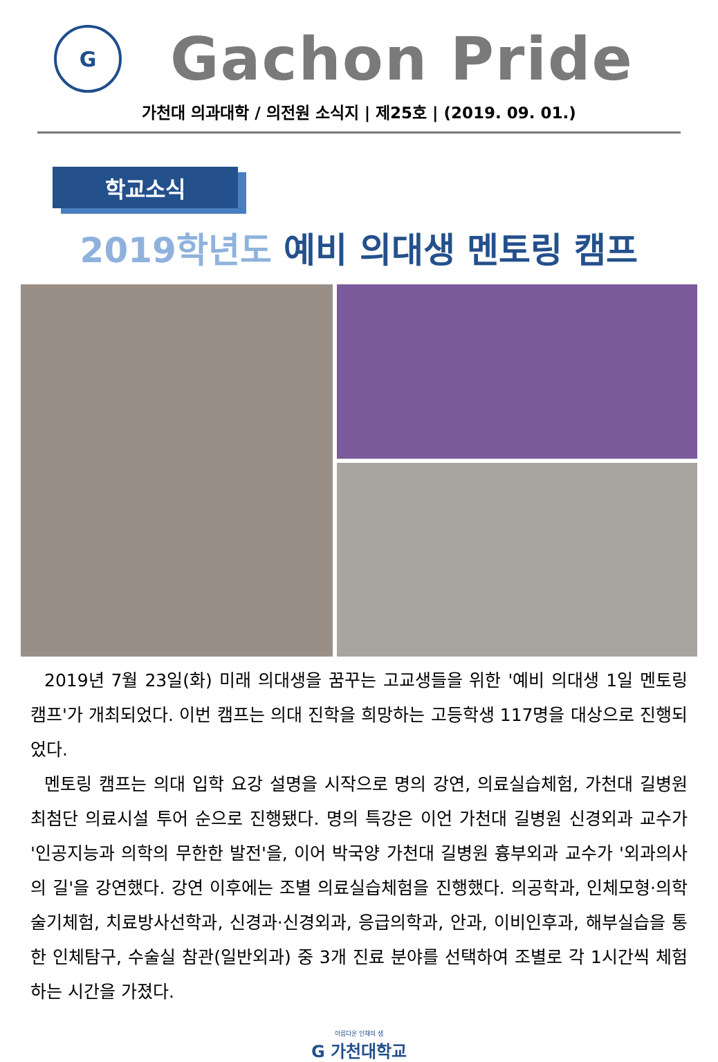G
Gachon Pride
가천대 의과대학 / 의전원 소식지 | 제25호 | (2019. 09. 01.)
학교소식
2019학년도 예비 의대생 멘토링 캠프
2019년 7월 23일(화) 미래 의대생을 꿈꾸는 고교생들을 위한 '예비 의대생 1일 멘토링 캠프'가 개최되었다. 이번 캠프는 의대 진학을 희망하는 고등학생 117명을 대상으로 진행되었다.
멘토링 캠프는 의대 입학 요강 설명을 시작으로 명의 강연, 의료실습체험, 가천대 길병원 최첨단 의료시설 투어 순으로 진행됐다. 명의 특강은 이언 가천대 길병원 신경외과 교수가 '인공지능과 의학의 무한한 발전'을, 이어 박국양 가천대 길병원 흉부외과 교수가 '외과의사의 길'을 강연했다. 강연 이후에는 조별 의료실습체험을 진행했다. 의공학과, 인체모형·의학술기체험, 치료방사선학과, 신경과·신경외과, 응급의학과, 안과, 이비인후과, 해부실습을 통한 인체탐구, 수술실 참관(일반외과) 중 3개 진료 분야를 선택하여 조별로 각 1시간씩 체험하는 시간을 가졌다.
아름다운 인재의 샘
G 가천대학교